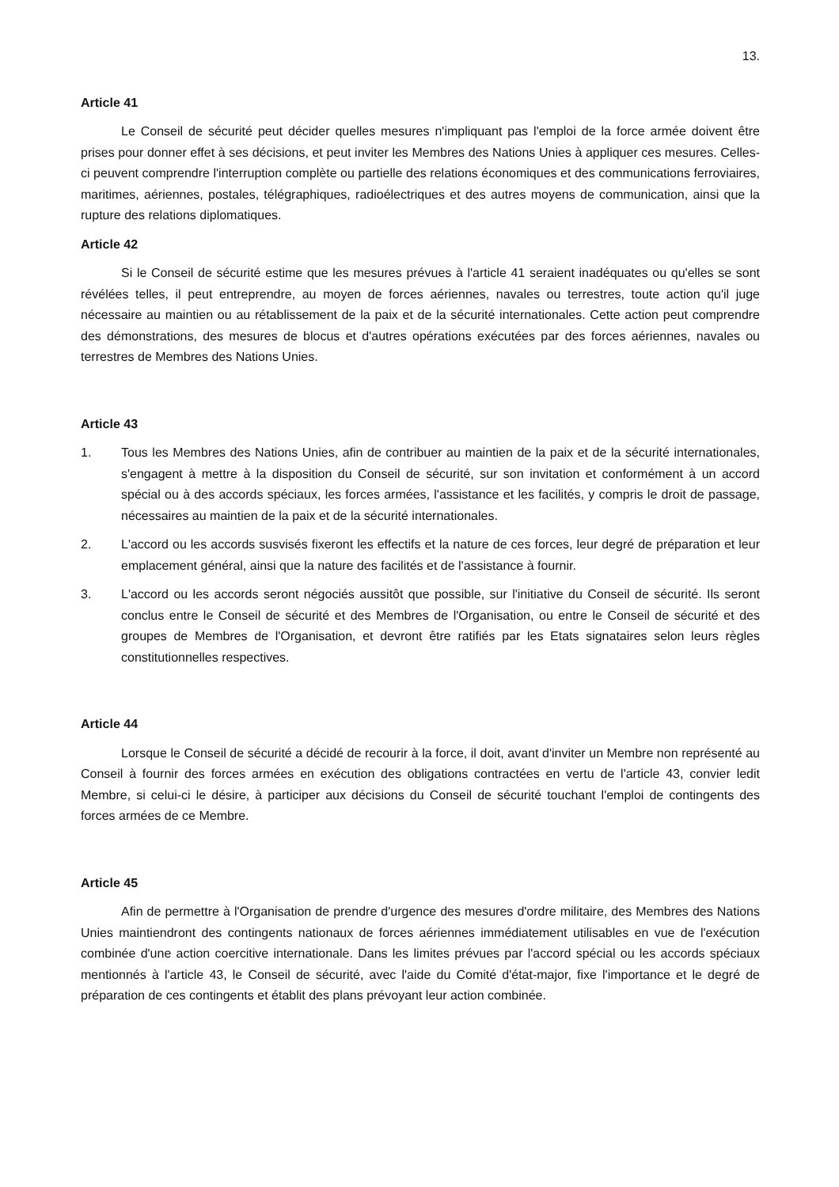13.
Article 41
Le Conseil de sécurité peut décider quelles mesures n'impliquant pas l'emploi de la force armée doivent être prises pour donner effet à ses décisions, et peut inviter les Membres des Nations Unies à appliquer ces mesures. Celles-ci peuvent comprendre l'interruption complète ou partielle des relations économiques et des communications ferroviaires, maritimes, aériennes, postales, télégraphiques, radioélectriques et des autres moyens de communication, ainsi que la rupture des relations diplomatiques.
Article 42
Si le Conseil de sécurité estime que les mesures prévues à l'article 41 seraient inadéquates ou qu'elles se sont révélées telles, il peut entreprendre, au moyen de forces aériennes, navales ou terrestres, toute action qu'il juge nécessaire au maintien ou au rétablissement de la paix et de la sécurité internationales. Cette action peut comprendre des démonstrations, des mesures de blocus et d'autres opérations exécutées par des forces aériennes, navales ou terrestres de Membres des Nations Unies.
Article 43
1. Tous les Membres des Nations Unies, afin de contribuer au maintien de la paix et de la sécurité internationales, s'engagent à mettre à la disposition du Conseil de sécurité, sur son invitation et conformément à un accord spécial ou à des accords spéciaux, les forces armées, l'assistance et les facilités, y compris le droit de passage, nécessaires au maintien de la paix et de la sécurité internationales.
2. L'accord ou les accords susvisés fixeront les effectifs et la nature de ces forces, leur degré de préparation et leur emplacement général, ainsi que la nature des facilités et de l'assistance à fournir.
3. L'accord ou les accords seront négociés aussitôt que possible, sur l'initiative du Conseil de sécurité. Ils seront conclus entre le Conseil de sécurité et des Membres de l'Organisation, ou entre le Conseil de sécurité et des groupes de Membres de l'Organisation, et devront être ratifiés par les Etats signataires selon leurs règles constitutionnelles respectives.
Article 44
Lorsque le Conseil de sécurité a décidé de recourir à la force, il doit, avant d'inviter un Membre non représenté au Conseil à fournir des forces armées en exécution des obligations contractées en vertu de l'article 43, convier ledit Membre, si celui-ci le désire, à participer aux décisions du Conseil de sécurité touchant l'emploi de contingents des forces armées de ce Membre.
Article 45
Afin de permettre à l'Organisation de prendre d'urgence des mesures d'ordre militaire, des Membres des Nations Unies maintiendront des contingents nationaux de forces aériennes immédiatement utilisables en vue de l'exécution combinée d'une action coercitive internationale. Dans les limites prévues par l'accord spécial ou les accords spéciaux mentionnés à l'article 43, le Conseil de sécurité, avec l'aide du Comité d'état-major, fixe l'importance et le degré de préparation de ces contingents et établit des plans prévoyant leur action combinée.